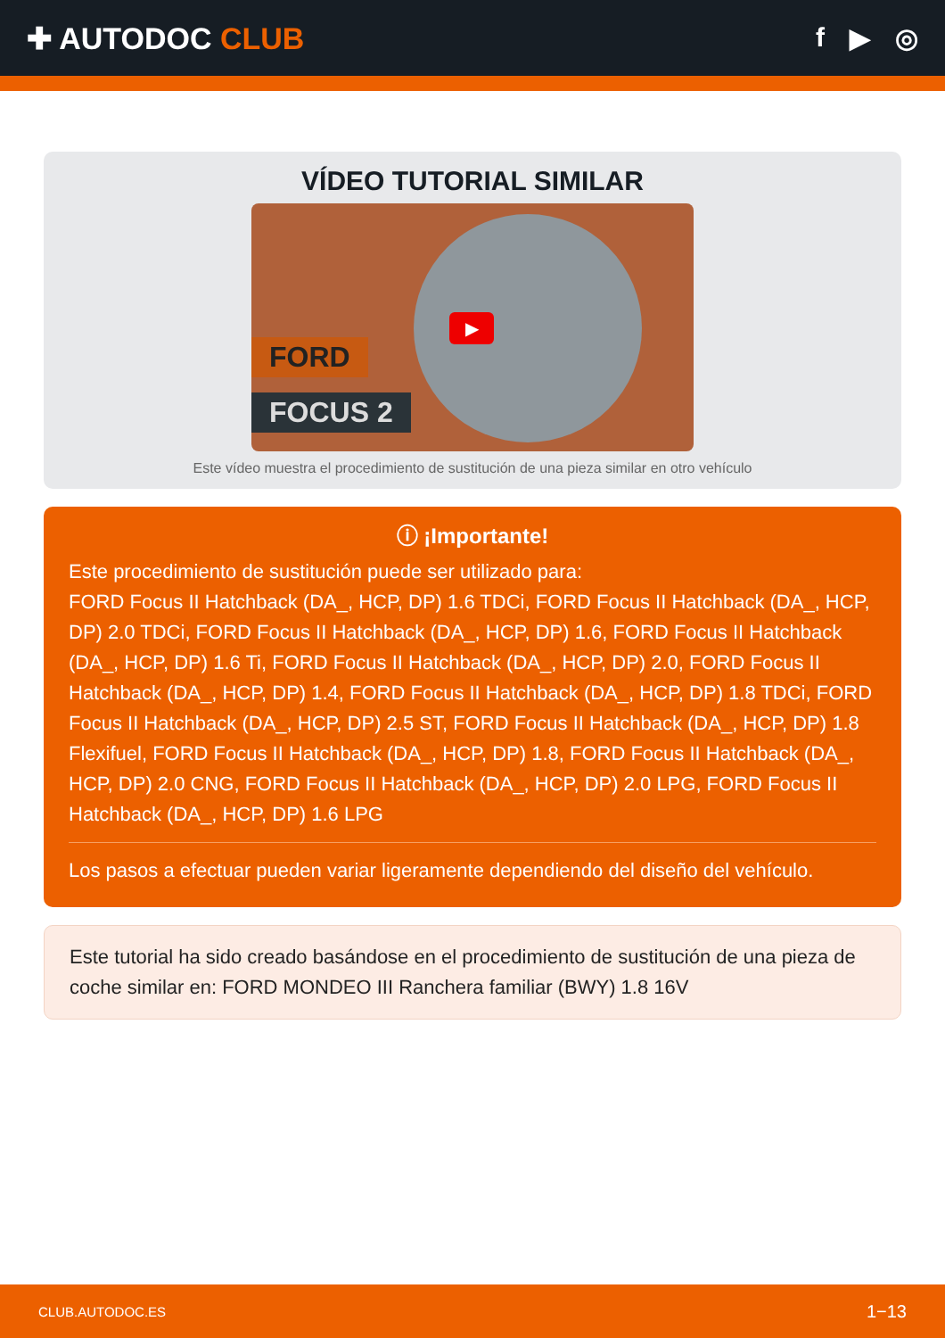✚ AUTODOC CLUB f ▶ ◎
VÍDEO TUTORIAL SIMILAR
▶
FORD
FOCUS 2
Este vídeo muestra el procedimiento de sustitución de una pieza similar en otro vehículo
ⓘ ¡Importante!
Este procedimiento de sustitución puede ser utilizado para:
FORD Focus II Hatchback (DA_, HCP, DP) 1.6 TDCi, FORD Focus II Hatchback (DA_, HCP, DP) 2.0 TDCi, FORD Focus II Hatchback (DA_, HCP, DP) 1.6, FORD Focus II Hatchback (DA_, HCP, DP) 1.6 Ti, FORD Focus II Hatchback (DA_, HCP, DP) 2.0, FORD Focus II Hatchback (DA_, HCP, DP) 1.4, FORD Focus II Hatchback (DA_, HCP, DP) 1.8 TDCi, FORD Focus II Hatchback (DA_, HCP, DP) 2.5 ST, FORD Focus II Hatchback (DA_, HCP, DP) 1.8 Flexifuel, FORD Focus II Hatchback (DA_, HCP, DP) 1.8, FORD Focus II Hatchback (DA_, HCP, DP) 2.0 CNG, FORD Focus II Hatchback (DA_, HCP, DP) 2.0 LPG, FORD Focus II Hatchback (DA_, HCP, DP) 1.6 LPG
Los pasos a efectuar pueden variar ligeramente dependiendo del diseño del vehículo.
Este tutorial ha sido creado basándose en el procedimiento de sustitución de una pieza de coche similar en: FORD MONDEO III Ranchera familiar (BWY) 1.8 16V
CLUB.AUTODOC.ES 1−13